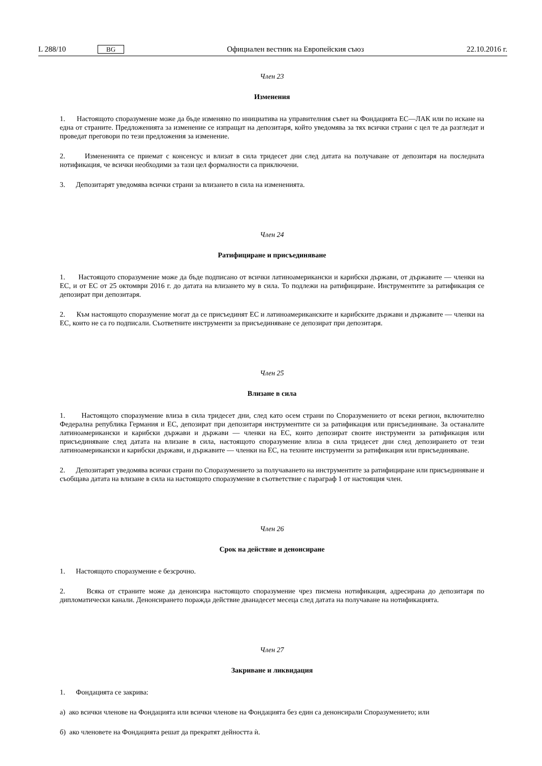L 288/10 BG
Официален вестник на Европейския съюз 22.10.2016 г.
Член 23
Изменения
1. Настоящото споразумение може да бъде изменяно по инициатива на управителния съвет на Фондацията ЕС—ЛАК или по искане на една от страните. Предложенията за изменение се изпращат на депозитаря, който уведомява за тях всички страни с цел те да разгледат и проведат преговори по тези предложения за изменение.
2. Измененията се приемат с консенсус и влизат в сила тридесет дни след датата на получаване от депозитаря на последната нотификация, че всички необходими за тази цел формалности са приключени.
3. Депозитарят уведомява всички страни за влизането в сила на измененията.
Член 24
Ратифициране и присъединяване
1. Настоящото споразумение може да бъде подписано от всички латиноамерикански и карибски държави, от държавите — членки на ЕС, и от ЕС от 25 октомври 2016 г. до датата на влизането му в сила. То подлежи на ратифициране. Инструментите за ратификация се депозират при депозитаря.
2. Към настоящото споразумение могат да се присъединят ЕС и латиноамериканските и карибските държави и държавите — членки на ЕС, които не са го подписали. Съответните инструменти за присъединяване се депозират при депозитаря.
Член 25
Влизане в сила
1. Настоящото споразумение влиза в сила тридесет дни, след като осем страни по Споразумението от всеки регион, включително Федерална република Германия и ЕС, депозират при депозитаря инструментите си за ратификация или присъединяване. За останалите латиноамерикански и карибски държави и държави — членки на ЕС, които депозират своите инструменти за ратификация или присъединяване след датата на влизане в сила, настоящото споразумение влиза в сила тридесет дни след депозирането от тези латиноамерикански и карибски държави, и държавите — членки на ЕС, на техните инструменти за ратификация или присъединяване.
2. Депозитарят уведомява всички страни по Споразумението за получаването на инструментите за ратифициране или присъединяване и съобщава датата на влизане в сила на настоящото споразумение в съответствие с параграф 1 от настоящия член.
Член 26
Срок на действие и денонсиране
1. Настоящото споразумение е безсрочно.
2. Всяка от страните може да денонсира настоящото споразумение чрез писмена нотификация, адресирана до депозитаря по дипломатически канали. Денонсирането поражда действие дванадесет месеца след датата на получаване на нотификацията.
Член 27
Закриване и ликвидация
1. Фондацията се закрива:
а) ако всички членове на Фондацията или всички членове на Фондацията без един са денонсирали Споразумението; или
б) ако членовете на Фондацията решат да прекратят дейността ѝ.